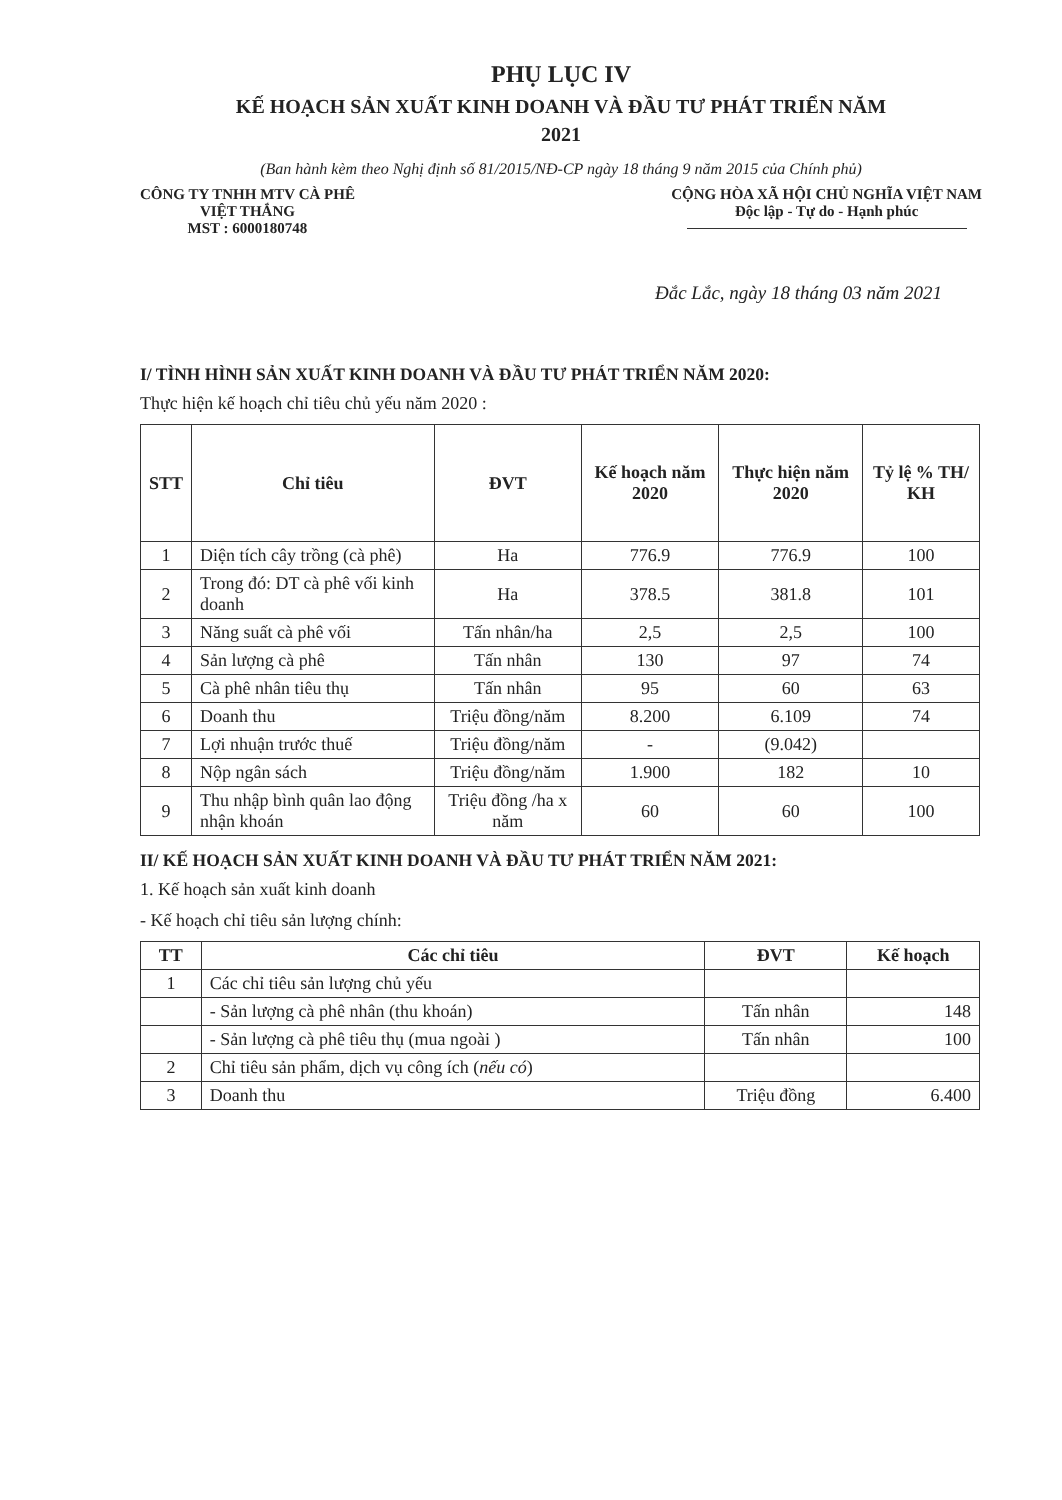PHỤ LỤC IV
KẾ HOẠCH SẢN XUẤT KINH DOANH VÀ ĐẦU TƯ PHÁT TRIỂN NĂM
2021
(Ban hành kèm theo Nghị định số 81/2015/NĐ-CP ngày 18 tháng 9 năm 2015 của Chính phủ)
CÔNG TY TNHH MTV CÀ PHÊ
VIỆT THẮNG
MST : 6000180748
CỘNG HÒA XÃ HỘI CHỦ NGHĨA VIỆT NAM
Độc lập - Tự do - Hạnh phúc
Đắc Lắc, ngày 18 tháng 03 năm 2021
I/ TÌNH HÌNH SẢN XUẤT KINH DOANH VÀ ĐẦU TƯ PHÁT TRIỂN NĂM 2020:
Thực hiện kế hoạch chỉ tiêu chủ yếu năm 2020 :
| STT | Chỉ tiêu | ĐVT | Kế hoạch năm 2020 | Thực hiện năm 2020 | Tỷ lệ % TH/ KH |
| --- | --- | --- | --- | --- | --- |
| 1 | Diện tích cây trồng (cà phê) | Ha | 776.9 | 776.9 | 100 |
| 2 | Trong đó: DT cà phê vối kinh doanh | Ha | 378.5 | 381.8 | 101 |
| 3 | Năng suất cà phê vối | Tấn nhân/ha | 2,5 | 2,5 | 100 |
| 4 | Sản lượng cà phê | Tấn nhân | 130 | 97 | 74 |
| 5 | Cà phê nhân tiêu thụ | Tấn nhân | 95 | 60 | 63 |
| 6 | Doanh thu | Triệu đồng/năm | 8.200 | 6.109 | 74 |
| 7 | Lợi nhuận trước thuế | Triệu đồng/năm | - | (9.042) | |
| 8 | Nộp ngân sách | Triệu đồng/năm | 1.900 | 182 | 10 |
| 9 | Thu nhập bình quân lao động nhận khoán | Triệu đồng /ha x năm | 60 | 60 | 100 |
II/ KẾ HOẠCH SẢN XUẤT KINH DOANH VÀ ĐẦU TƯ PHÁT TRIỂN NĂM 2021:
1. Kế hoạch sản xuất kinh doanh
- Kế hoạch chỉ tiêu sản lượng chính:
| TT | Các chỉ tiêu | ĐVT | Kế hoạch |
| --- | --- | --- | --- |
| 1 | Các chỉ tiêu sản lượng chủ yếu | | |
| | - Sản lượng cà phê nhân (thu khoán) | Tấn nhân | 148 |
| | - Sản lượng cà phê tiêu thụ (mua ngoài ) | Tấn nhân | 100 |
| 2 | Chỉ tiêu sản phẩm, dịch vụ công ích ( nếu có ) | | |
| 3 | Doanh thu | Triệu đồng | 6.400 |